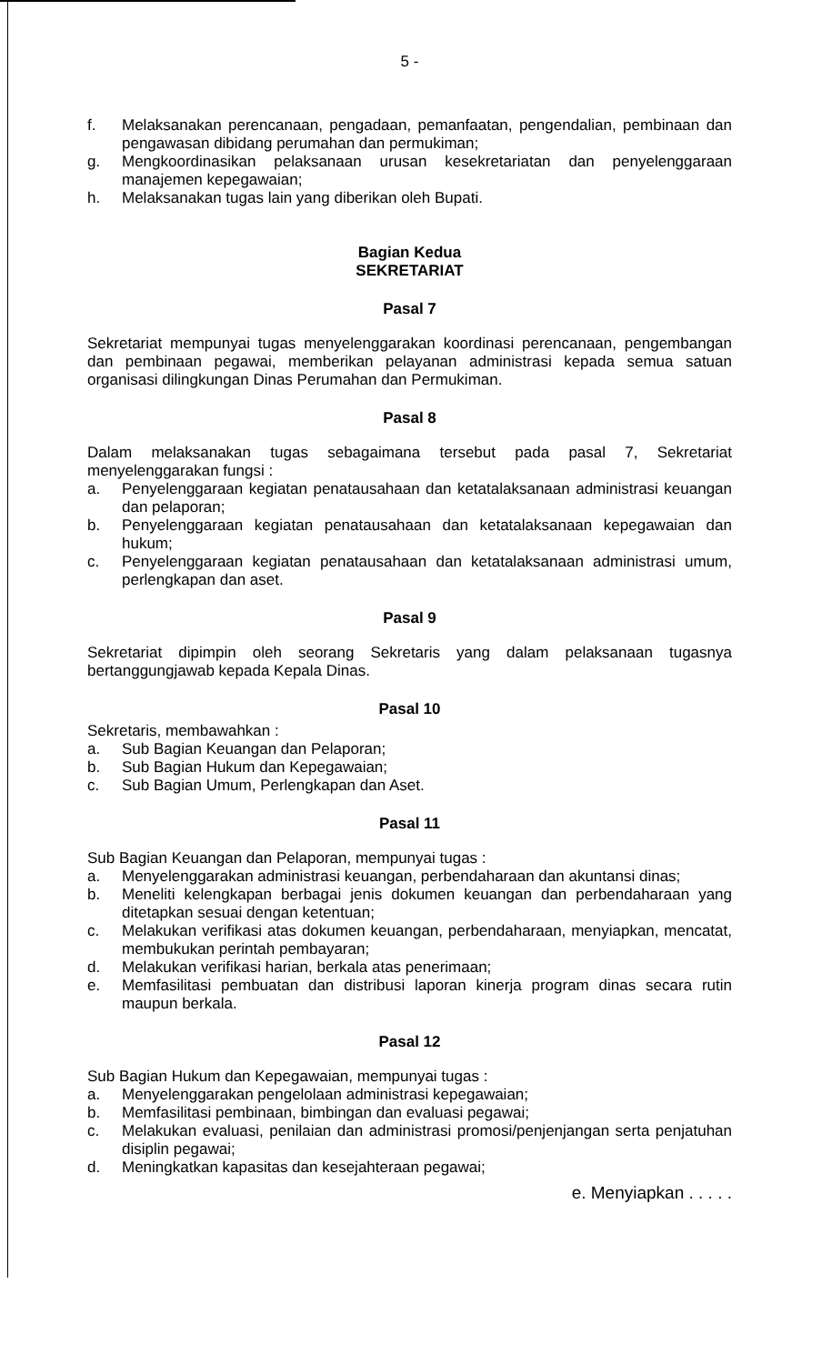5 -
f. Melaksanakan perencanaan, pengadaan, pemanfaatan, pengendalian, pembinaan dan pengawasan dibidang perumahan dan permukiman;
g. Mengkoordinasikan pelaksanaan urusan kesekretariatan dan penyelenggaraan manajemen kepegawaian;
h. Melaksanakan tugas lain yang diberikan oleh Bupati.
Bagian Kedua
SEKRETARIAT
Pasal 7
Sekretariat mempunyai tugas menyelenggarakan koordinasi perencanaan, pengembangan dan pembinaan pegawai, memberikan pelayanan administrasi kepada semua satuan organisasi dilingkungan Dinas Perumahan dan Permukiman.
Pasal 8
Dalam melaksanakan tugas sebagaimana tersebut pada pasal 7, Sekretariat menyelenggarakan fungsi :
a. Penyelenggaraan kegiatan penatausahaan dan ketatalaksanaan administrasi keuangan dan pelaporan;
b. Penyelenggaraan kegiatan penatausahaan dan ketatalaksanaan kepegawaian dan hukum;
c. Penyelenggaraan kegiatan penatausahaan dan ketatalaksanaan administrasi umum, perlengkapan dan aset.
Pasal 9
Sekretariat dipimpin oleh seorang Sekretaris yang dalam pelaksanaan tugasnya bertanggungjawab kepada Kepala Dinas.
Pasal 10
Sekretaris, membawahkan :
a. Sub Bagian Keuangan dan Pelaporan;
b. Sub Bagian Hukum dan Kepegawaian;
c. Sub Bagian Umum, Perlengkapan dan Aset.
Pasal 11
Sub Bagian Keuangan dan Pelaporan, mempunyai tugas :
a. Menyelenggarakan administrasi keuangan, perbendaharaan dan akuntansi dinas;
b. Meneliti kelengkapan berbagai jenis dokumen keuangan dan perbendaharaan yang ditetapkan sesuai dengan ketentuan;
c. Melakukan verifikasi atas dokumen keuangan, perbendaharaan, menyiapkan, mencatat, membukukan perintah pembayaran;
d. Melakukan verifikasi harian, berkala atas penerimaan;
e. Memfasilitasi pembuatan dan distribusi laporan kinerja program dinas secara rutin maupun berkala.
Pasal 12
Sub Bagian Hukum dan Kepegawaian, mempunyai tugas :
a. Menyelenggarakan pengelolaan administrasi kepegawaian;
b. Memfasilitasi pembinaan, bimbingan dan evaluasi pegawai;
c. Melakukan evaluasi, penilaian dan administrasi promosi/penjenjangan serta penjatuhan disiplin pegawai;
d. Meningkatkan kapasitas dan kesejahteraan pegawai;
e. Menyiapkan . . . . .